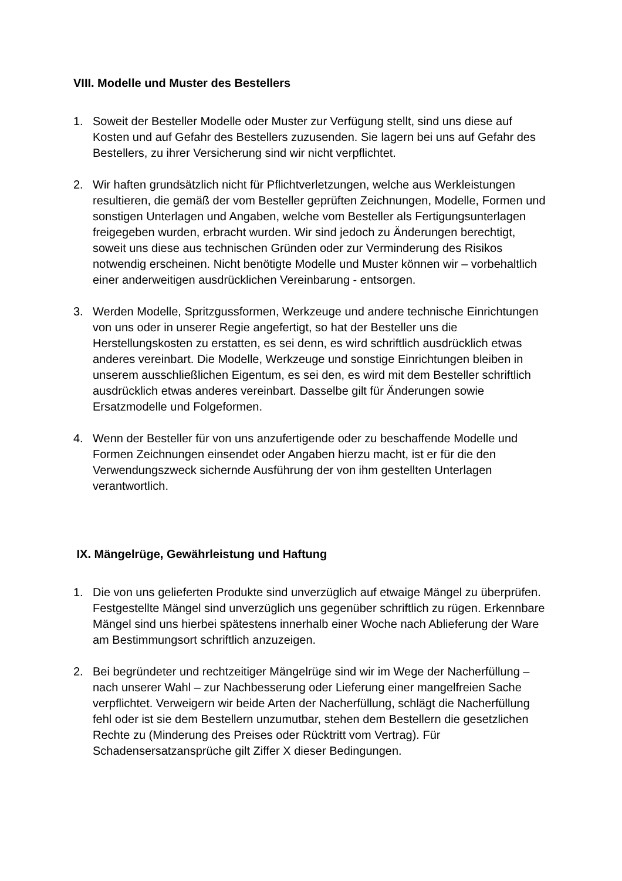VIII. Modelle und Muster des Bestellers
1. Soweit der Besteller Modelle oder Muster zur Verfügung stellt, sind uns diese auf Kosten und auf Gefahr des Bestellers zuzusenden. Sie lagern bei uns auf Gefahr des Bestellers, zu ihrer Versicherung sind wir nicht verpflichtet.
2. Wir haften grundsätzlich nicht für Pflichtverletzungen, welche aus Werkleistungen resultieren, die gemäß der vom Besteller geprüften Zeichnungen, Modelle, Formen und sonstigen Unterlagen und Angaben, welche vom Besteller als Fertigungsunterlagen freigegeben wurden, erbracht wurden. Wir sind jedoch zu Änderungen berechtigt, soweit uns diese aus technischen Gründen oder zur Verminderung des Risikos notwendig erscheinen. Nicht benötigte Modelle und Muster können wir – vorbehaltlich einer anderweitigen ausdrücklichen Vereinbarung - entsorgen.
3. Werden Modelle, Spritzgussformen, Werkzeuge und andere technische Einrichtungen von uns oder in unserer Regie angefertigt, so hat der Besteller uns die Herstellungskosten zu erstatten, es sei denn, es wird schriftlich ausdrücklich etwas anderes vereinbart. Die Modelle, Werkzeuge und sonstige Einrichtungen bleiben in unserem ausschließlichen Eigentum, es sei den, es wird mit dem Besteller schriftlich ausdrücklich etwas anderes vereinbart. Dasselbe gilt für Änderungen sowie Ersatzmodelle und Folgeformen.
4. Wenn der Besteller für von uns anzufertigende oder zu beschaffende Modelle und Formen Zeichnungen einsendet oder Angaben hierzu macht, ist er für die den Verwendungszweck sichernde Ausführung der von ihm gestellten Unterlagen verantwortlich.
IX. Mängelrüge, Gewährleistung und Haftung
1. Die von uns gelieferten Produkte sind unverzüglich auf etwaige Mängel zu überprüfen. Festgestellte Mängel sind unverzüglich uns gegenüber schriftlich zu rügen. Erkennbare Mängel sind uns hierbei spätestens innerhalb einer Woche nach Ablieferung der Ware am Bestimmungsort schriftlich anzuzeigen.
2. Bei begründeter und rechtzeitiger Mängelrüge sind wir im Wege der Nacherfüllung – nach unserer Wahl – zur Nachbesserung oder Lieferung einer mangelfreien Sache verpflichtet. Verweigern wir beide Arten der Nacherfüllung, schlägt die Nacherfüllung fehl oder ist sie dem Bestellern unzumutbar, stehen dem Bestellern die gesetzlichen Rechte zu (Minderung des Preises oder Rücktritt vom Vertrag). Für Schadensersatzansprüche gilt Ziffer X dieser Bedingungen.